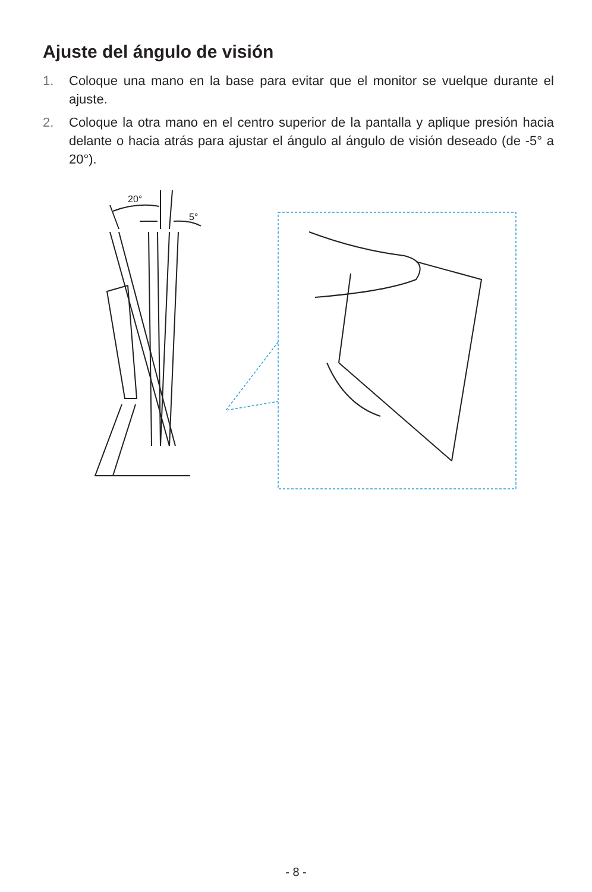Ajuste del ángulo de visión
1. Coloque una mano en la base para evitar que el monitor se vuelque durante el ajuste.
2. Coloque la otra mano en el centro superior de la pantalla y aplique presión hacia delante o hacia atrás para ajustar el ángulo al ángulo de visión deseado (de -5° a 20°).
20°
5°
- 8 -